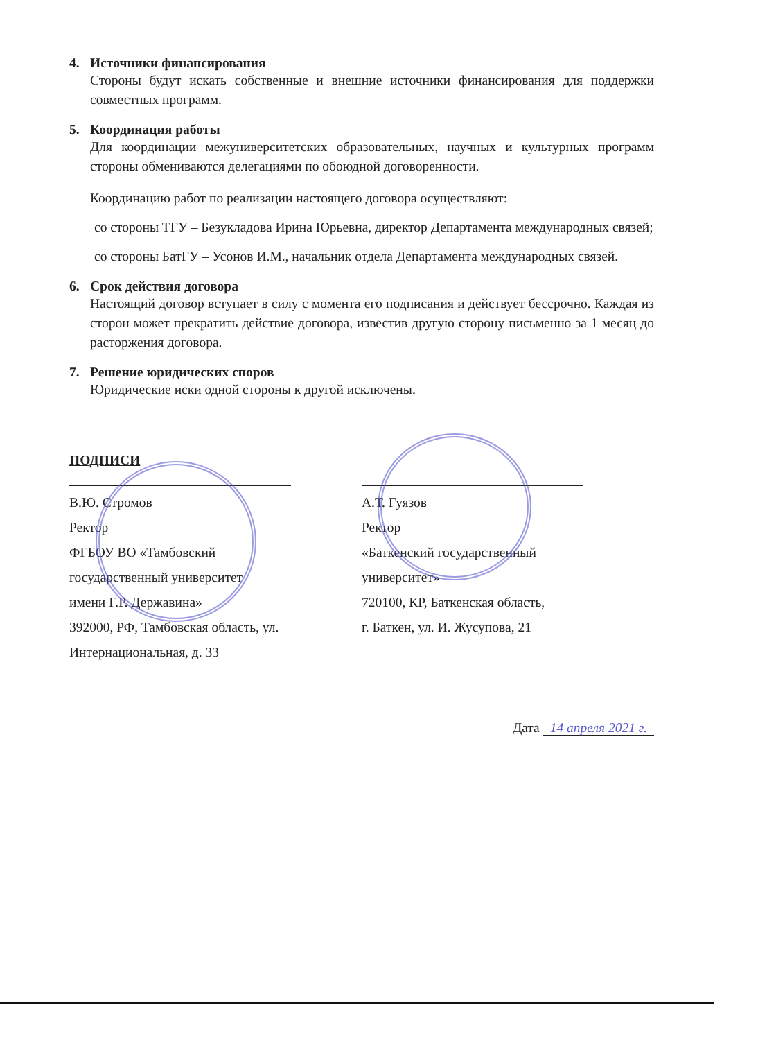4. Источники финансирования
Стороны будут искать собственные и внешние источники финансирования для поддержки совместных программ.
5. Координация работы
Для координации межуниверситетских образовательных, научных и культурных программ стороны обмениваются делегациями по обоюдной договоренности.
Координацию работ по реализации настоящего договора осуществляют:
со стороны ТГУ – Безукладова Ирина Юрьевна, директор Департамента международных связей;
со стороны БатГУ – Усонов И.М., начальник отдела Департамента международных связей.
6. Срок действия договора
Настоящий договор вступает в силу с момента его подписания и действует бессрочно. Каждая из сторон может прекратить действие договора, известив другую сторону письменно за 1 месяц до расторжения договора.
7. Решение юридических споров
Юридические иски одной стороны к другой исключены.
ПОДПИСИ
В.Ю. Стромов
Ректор
ФГБОУ ВО «Тамбовский
государственный университет
имени Г.Р. Державина»
392000, РФ, Тамбовская область, ул.
Интернациональная, д. 33
А.Т. Гуязов
Ректор
«Баткенский государственный
университет»
720100, КР, Баткенская область,
г. Баткен, ул. И. Жусупова, 21
Дата 14 апреля 2021 г.